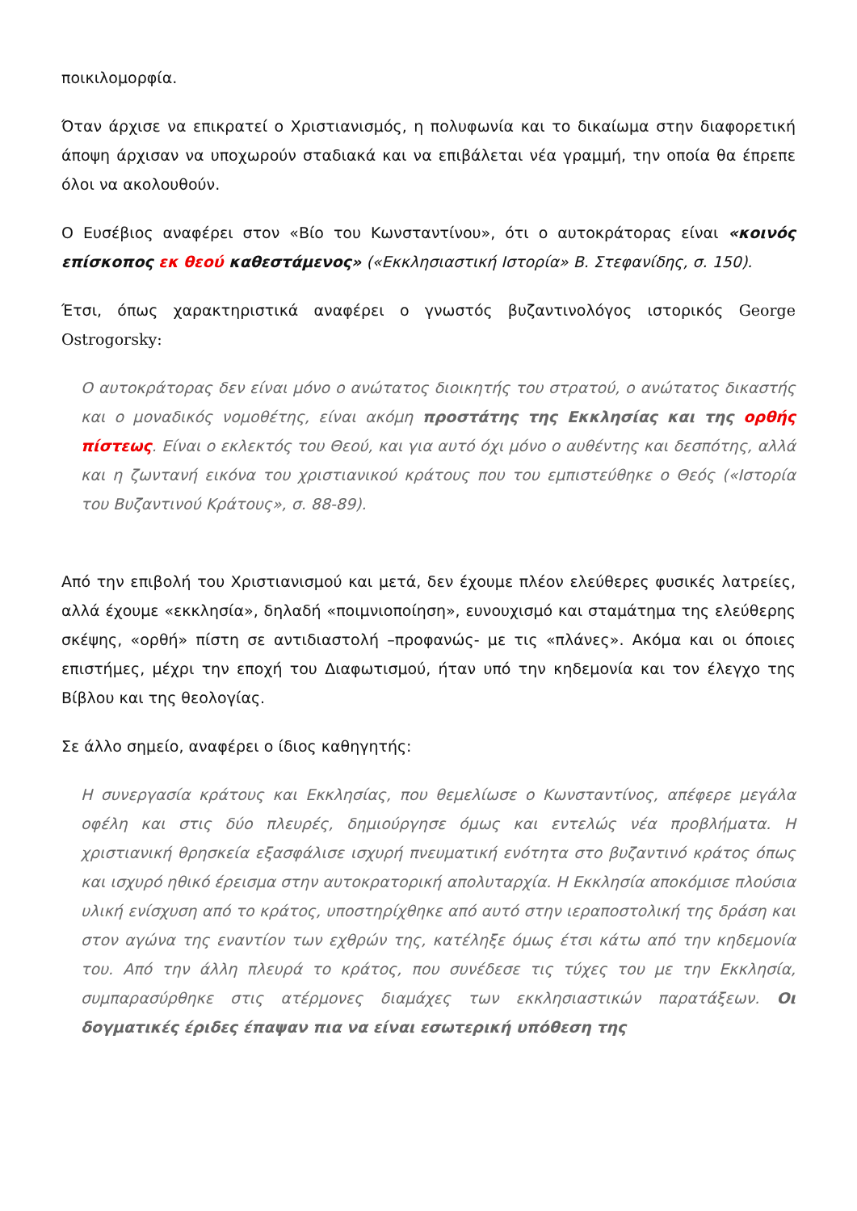ποικιλομορφία.
Όταν άρχισε να επικρατεί ο Χριστιανισμός, η πολυφωνία και το δικαίωμα στην διαφορετική άποψη άρχισαν να υποχωρούν σταδιακά και να επιβάλεται νέα γραμμή, την οποία θα έπρεπε όλοι να ακολουθούν.
Ο Ευσέβιος αναφέρει στον «Βίο του Κωνσταντίνου», ότι ο αυτοκράτορας είναι «κοινός επίσκοπος εκ θεού καθεστάμενος» («Εκκλησιαστική Ιστορία» Β. Στεφανίδης, σ. 150).
Έτσι, όπως χαρακτηριστικά αναφέρει ο γνωστός βυζαντινολόγος ιστορικός George Ostrogorsky:
Ο αυτοκράτορας δεν είναι μόνο ο ανώτατος διοικητής του στρατού, ο ανώτατος δικαστής και ο μοναδικός νομοθέτης, είναι ακόμη προστάτης της Εκκλησίας και της ορθής πίστεως. Είναι ο εκλεκτός του Θεού, και για αυτό όχι μόνο ο αυθέντης και δεσπότης, αλλά και η ζωντανή εικόνα του χριστιανικού κράτους που του εμπιστεύθηκε ο Θεός («Ιστορία του Βυζαντινού Κράτους», σ. 88-89).
Από την επιβολή του Χριστιανισμού και μετά, δεν έχουμε πλέον ελεύθερες φυσικές λατρείες, αλλά έχουμε «εκκλησία», δηλαδή «ποιμνιοποίηση», ευνουχισμό και σταμάτημα της ελεύθερης σκέψης, «ορθή» πίστη σε αντιδιαστολή –προφανώς- με τις «πλάνες». Ακόμα και οι όποιες επιστήμες, μέχρι την εποχή του Διαφωτισμού, ήταν υπό την κηδεμονία και τον έλεγχο της Βίβλου και της θεολογίας.
Σε άλλο σημείο, αναφέρει ο ίδιος καθηγητής:
Η συνεργασία κράτους και Εκκλησίας, που θεμελίωσε ο Κωνσταντίνος, απέφερε μεγάλα οφέλη και στις δύο πλευρές, δημιούργησε όμως και εντελώς νέα προβλήματα. Η χριστιανική θρησκεία εξασφάλισε ισχυρή πνευματική ενότητα στο βυζαντινό κράτος όπως και ισχυρό ηθικό έρεισμα στην αυτοκρατορική απολυταρχία. Η Εκκλησία αποκόμισε πλούσια υλική ενίσχυση από το κράτος, υποστηρίχθηκε από αυτό στην ιεραποστολική της δράση και στον αγώνα της εναντίον των εχθρών της, κατέληξε όμως έτσι κάτω από την κηδεμονία του. Από την άλλη πλευρά το κράτος, που συνέδεσε τις τύχες του με την Εκκλησία, συμπαρασύρθηκε στις ατέρμονες διαμάχες των εκκλησιαστικών παρατάξεων. Οι δογματικές έριδες έπαψαν πια να είναι εσωτερική υπόθεση της